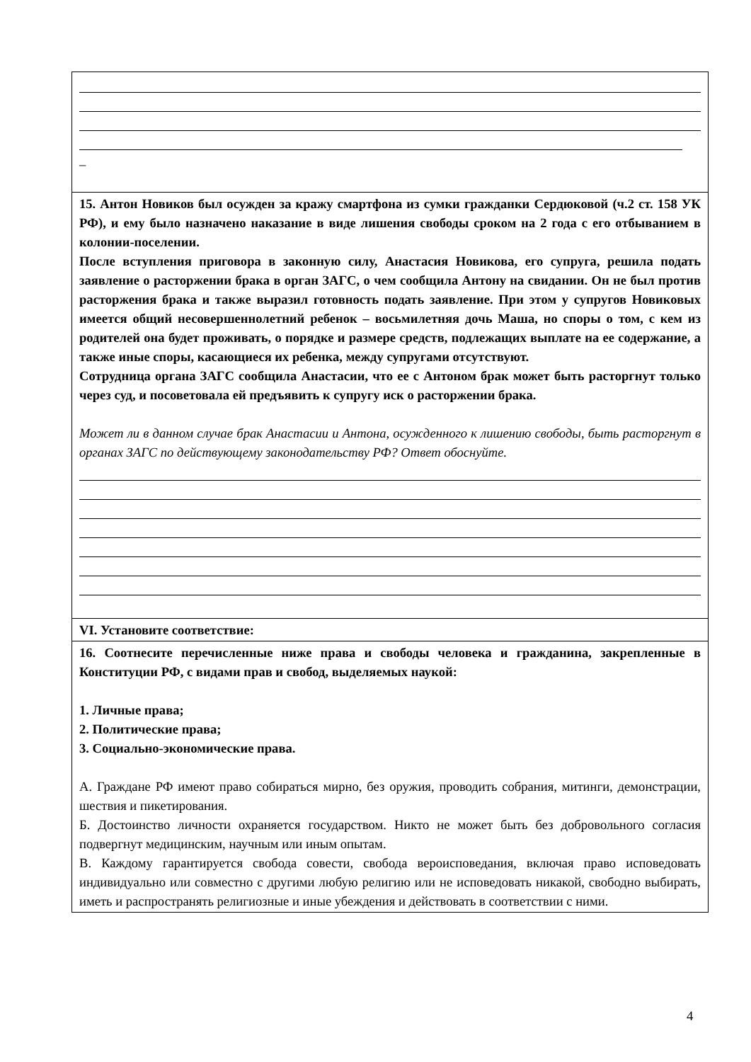| _ |
| 15. Антон Новиков был осужден за кражу смартфона из сумки гражданки Сердюковой (ч.2 ст. 158 УК РФ), и ему было назначено наказание в виде лишения свободы сроком на 2 года с его отбыванием в колонии-поселении. После вступления приговора в законную силу, Анастасия Новикова, его супруга, решила подать заявление о расторжении брака в орган ЗАГС, о чем сообщила Антону на свидании. Он не был против расторжения брака и также выразил готовность подать заявление. При этом у супругов Новиковых имеется общий несовершеннолетний ребенок – восьмилетняя дочь Маша, но споры о том, с кем из родителей она будет проживать, о порядке и размере средств, подлежащих выплате на ее содержание, а также иные споры, касающиеся их ребенка, между супругами отсутствуют. Сотрудница органа ЗАГС сообщила Анастасии, что ее с Антоном брак может быть расторгнут только через суд, и посоветовала ей предъявить к супругу иск о расторжении брака. Может ли в данном случае брак Анастасии и Антона, осужденного к лишению свободы, быть расторгнут в органах ЗАГС по действующему законодательству РФ? Ответ обоснуйте. |
| VI. Установите соответствие: |
| 16. Соотнесите перечисленные ниже права и свободы человека и гражданина, закрепленные в Конституции РФ, с видами прав и свобод, выделяемых наукой: 1. Личные права; 2. Политические права; 3. Социально-экономические права. А. Граждане РФ имеют право собираться мирно, без оружия, проводить собрания, митинги, демонстрации, шествия и пикетирования. Б. Достоинство личности охраняется государством. Никто не может быть без добровольного согласия подвергнут медицинским, научным или иным опытам. В. Каждому гарантируется свобода совести, свобода вероисповедания, включая право исповедовать индивидуально или совместно с другими любую религию или не исповедовать никакой, свободно выбирать, иметь и распространять религиозные и иные убеждения и действовать в соответствии с ними. |
4